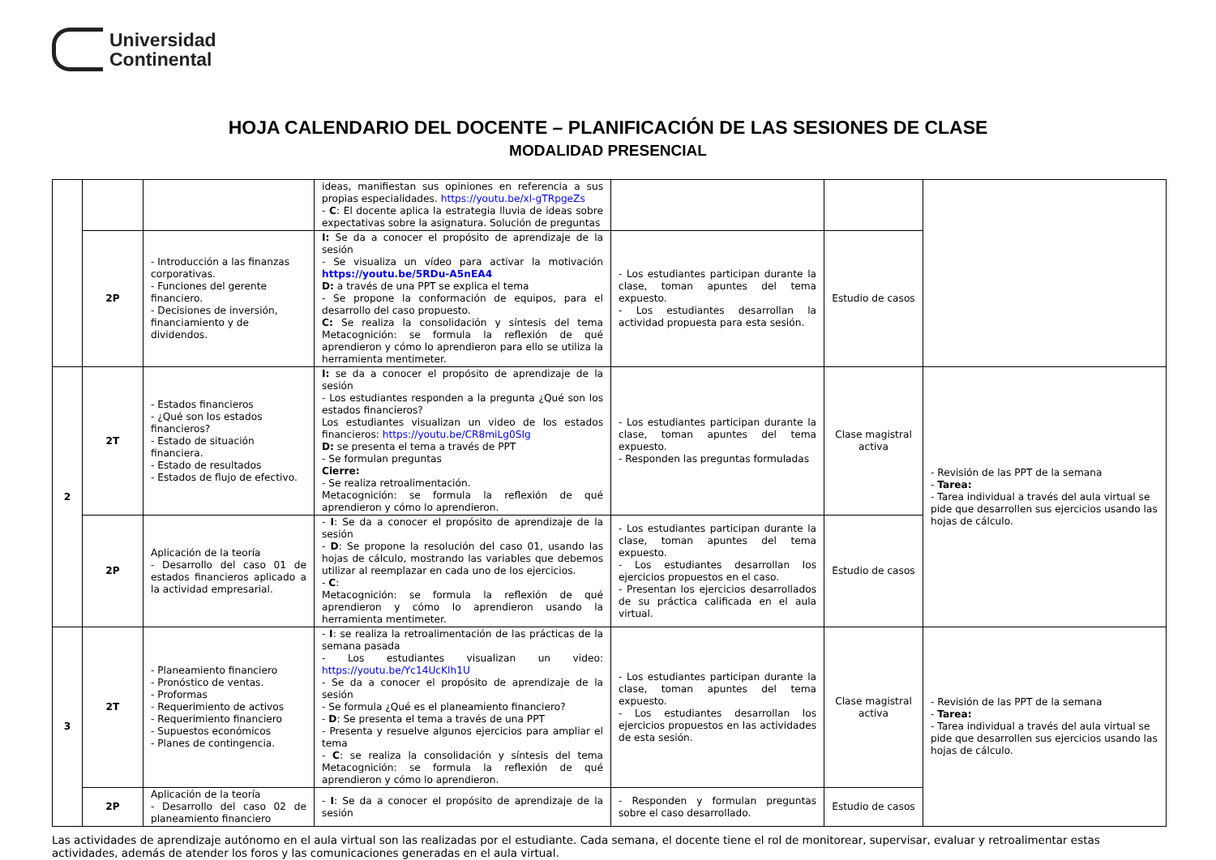Universidad
Continental
HOJA CALENDARIO DEL DOCENTE – PLANIFICACIÓN DE LAS SESIONES DE CLASE
MODALIDAD PRESENCIAL
| | | | ideas, manifiestan sus opiniones en referencia a sus propias especialidades. https://youtu.be/xl-gTRpgeZs - C : El docente aplica la estrategia lluvia de ideas sobre expectativas sobre la asignatura. Solución de preguntas | | | |
| | 2P | - Introducción a las finanzas corporativas. - Funciones del gerente financiero. - Decisiones de inversión, financiamiento y de dividendos. | I: Se da a conocer el propósito de aprendizaje de la sesión - Se visualiza un vídeo para activar la motivación https://youtu.be/5RDu-A5nEA4 D: a través de una PPT se explica el tema - Se propone la conformación de equipos, para el desarrollo del caso propuesto. C: Se realiza la consolidación y síntesis del tema Metacognición: se formula la reflexión de qué aprendieron y cómo lo aprendieron para ello se utiliza la herramienta mentimeter. | - Los estudiantes participan durante la clase, toman apuntes del tema expuesto. - Los estudiantes desarrollan la actividad propuesta para esta sesión. | Estudio de casos | |
| 2 | 2T | - Estados financieros - ¿Qué son los estados financieros? - Estado de situación financiera. - Estado de resultados - Estados de flujo de efectivo. | I: se da a conocer el propósito de aprendizaje de la sesión - Los estudiantes responden a la pregunta ¿Qué son los estados financieros? Los estudiantes visualizan un video de los estados financieros: https://youtu.be/CR8miLg0SIg D: se presenta el tema a través de PPT - Se formulan preguntas Cierre: - Se realiza retroalimentación. Metacognición: se formula la reflexión de qué aprendieron y cómo lo aprendieron. | - Los estudiantes participan durante la clase, toman apuntes del tema expuesto. - Responden las preguntas formuladas | Clase magistral activa | - Revisión de las PPT de la semana - Tarea: - Tarea individual a través del aula virtual se pide que desarrollen sus ejercicios usando las hojas de cálculo. |
| | 2P | Aplicación de la teoría - Desarrollo del caso 01 de estados financieros aplicado a la actividad empresarial. | - I : Se da a conocer el propósito de aprendizaje de la sesión - D : Se propone la resolución del caso 01, usando las hojas de cálculo, mostrando las variables que debemos utilizar al reemplazar en cada uno de los ejercicios. - C : Metacognición: se formula la reflexión de qué aprendieron y cómo lo aprendieron usando la herramienta mentimeter. | - Los estudiantes participan durante la clase, toman apuntes del tema expuesto. - Los estudiantes desarrollan los ejercicios propuestos en el caso. - Presentan los ejercicios desarrollados de su práctica calificada en el aula virtual. | Estudio de casos | |
| 3 | 2T | - Planeamiento financiero - Pronóstico de ventas. - Proformas - Requerimiento de activos - Requerimiento financiero - Supuestos económicos - Planes de contingencia. | - I : se realiza la retroalimentación de las prácticas de la semana pasada - Los estudiantes visualizan un video: https://youtu.be/Yc14UcKlh1U - Se da a conocer el propósito de aprendizaje de la sesión - Se formula ¿Qué es el planeamiento financiero? - D : Se presenta el tema a través de una PPT - Presenta y resuelve algunos ejercicios para ampliar el tema - C : se realiza la consolidación y síntesis del tema Metacognición: se formula la reflexión de qué aprendieron y cómo lo aprendieron. | - Los estudiantes participan durante la clase, toman apuntes del tema expuesto. - Los estudiantes desarrollan los ejercicios propuestos en las actividades de esta sesión. | Clase magistral activa | - Revisión de las PPT de la semana - Tarea: - Tarea individual a través del aula virtual se pide que desarrollen sus ejercicios usando las hojas de cálculo. |
| | 2P | Aplicación de la teoría - Desarrollo del caso 02 de planeamiento financiero | - I : Se da a conocer el propósito de aprendizaje de la sesión | - Responden y formulan preguntas sobre el caso desarrollado. | Estudio de casos | |
Las actividades de aprendizaje autónomo en el aula virtual son las realizadas por el estudiante. Cada semana, el docente tiene el rol de monitorear, supervisar, evaluar y retroalimentar estas actividades, además de atender los foros y las comunicaciones generadas en el aula virtual.